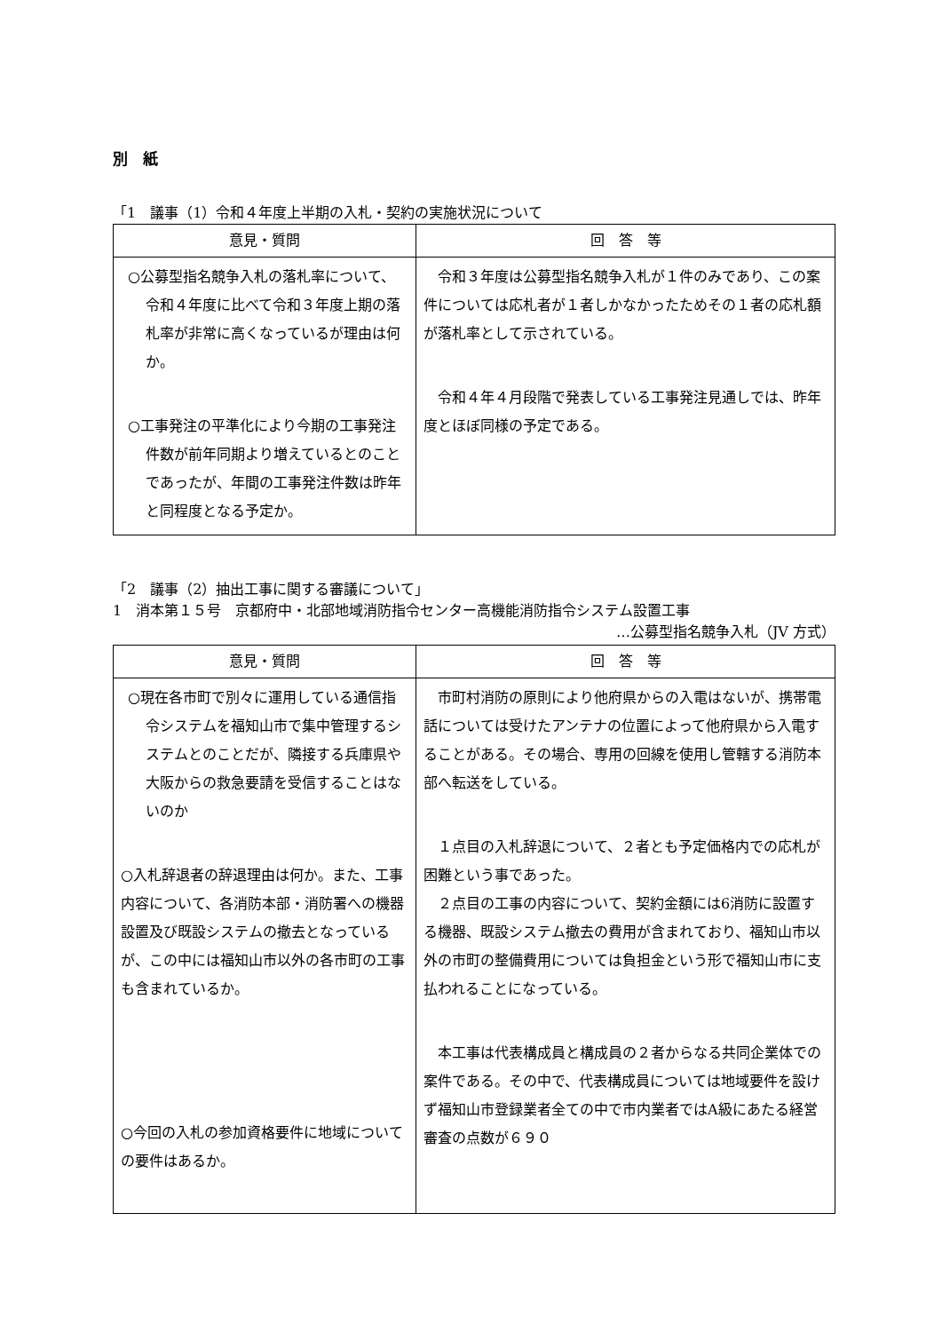別　紙
「1　議事（1）令和４年度上半期の入札・契約の実施状況について
| 意見・質問 | 回 答 等 |
| --- | --- |
| ○公募型指名競争入札の落札率について、令和４年度に比べて令和３年度上期の落札率が非常に高くなっているが理由は何か。 ○工事発注の平準化により今期の工事発注件数が前年同期より増えているとのことであったが、年間の工事発注件数は昨年と同程度となる予定か。 | 令和３年度は公募型指名競争入札が１件のみであり、この案件については応札者が１者しかなかったためその１者の応札額が落札率として示されている。 令和４年４月段階で発表している工事発注見通しでは、昨年度とほぼ同様の予定である。 |
「2　議事（2）抽出工事に関する審議について」
1　消本第１５号　京都府中・北部地域消防指令センター高機能消防指令システム設置工事
…公募型指名競争入札（JV 方式）
| 意見・質問 | 回 答 等 |
| --- | --- |
| ○現在各市町で別々に運用している通信指令システムを福知山市で集中管理するシステムとのことだが、隣接する兵庫県や大阪からの救急要請を受信することはないのか ○入札辞退者の辞退理由は何か。また、工事内容について、各消防本部・消防署への機器設置及び既設システムの撤去となっているが、この中には福知山市以外の各市町の工事も含まれているか。 ○今回の入札の参加資格要件に地域についての要件はあるか。 | 市町村消防の原則により他府県からの入電はないが、携帯電話については受けたアンテナの位置によって他府県から入電することがある。その場合、専用の回線を使用し管轄する消防本部へ転送をしている。 １点目の入札辞退について、２者とも予定価格内での応札が困難という事であった。 ２点目の工事の内容について、契約金額には6消防に設置する機器、既設システム撤去の費用が含まれており、福知山市以外の市町の整備費用については負担金という形で福知山市に支払われることになっている。 本工事は代表構成員と構成員の２者からなる共同企業体での案件である。その中で、代表構成員については地域要件を設けず福知山市登録業者全ての中で市内業者ではA級にあたる経営審査の点数が６９０ |